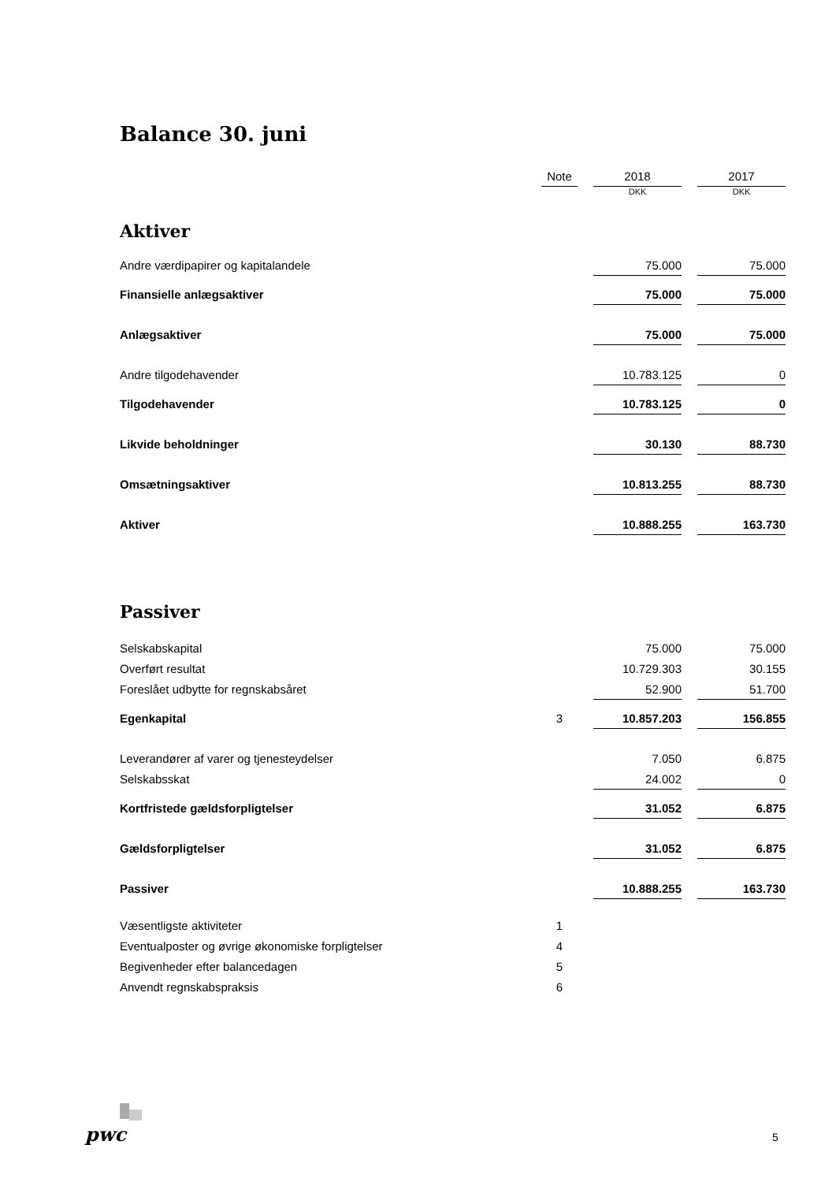Balance 30. juni
| | Note | | 2018 | | 2017 |
| | | | DKK | | DKK |
| Aktiver | | | | | |
| Andre værdipapirer og kapitalandele | | | 75.000 | | 75.000 |
| Finansielle anlægsaktiver | | | 75.000 | | 75.000 |
| Anlægsaktiver | | | 75.000 | | 75.000 |
| Andre tilgodehavender | | | 10.783.125 | | 0 |
| Tilgodehavender | | | 10.783.125 | | 0 |
| Likvide beholdninger | | | 30.130 | | 88.730 |
| Omsætningsaktiver | | | 10.813.255 | | 88.730 |
| Aktiver | | | 10.888.255 | | 163.730 |
| Passiver | | | | | |
| Selskabskapital | | | 75.000 | | 75.000 |
| Overført resultat | | | 10.729.303 | | 30.155 |
| Foreslået udbytte for regnskabsåret | | | 52.900 | | 51.700 |
| Egenkapital | 3 | | 10.857.203 | | 156.855 |
| Leverandører af varer og tjenesteydelser | | | 7.050 | | 6.875 |
| Selskabsskat | | | 24.002 | | 0 |
| Kortfristede gældsforpligtelser | | | 31.052 | | 6.875 |
| Gældsforpligtelser | | | 31.052 | | 6.875 |
| Passiver | | | 10.888.255 | | 163.730 |
| Væsentligste aktiviteter | 1 | | | | |
| Eventualposter og øvrige økonomiske forpligtelser | 4 | | | | |
| Begivenheder efter balancedagen | 5 | | | | |
| Anvendt regnskabspraksis | 6 | | | | |
pwc 5